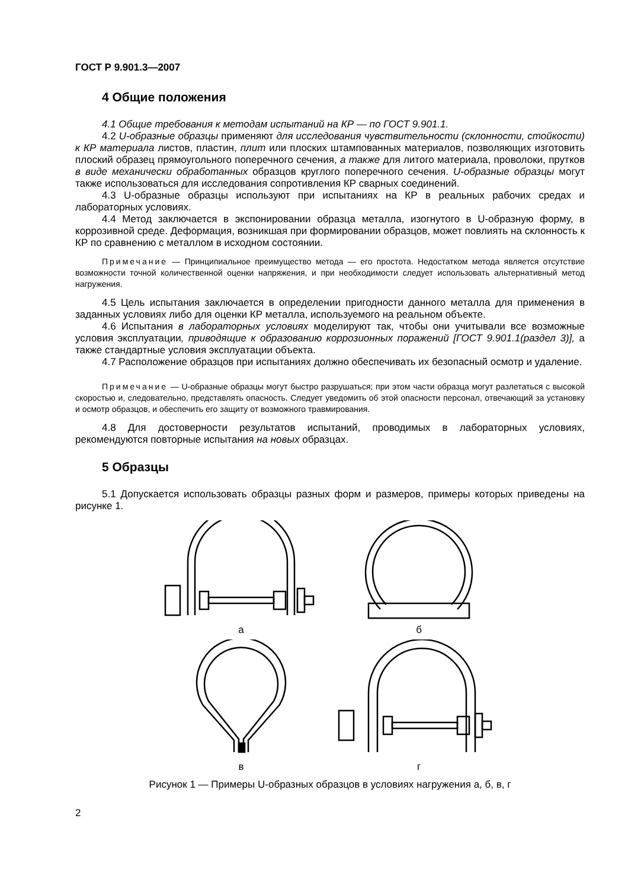ГОСТ Р 9.901.3—2007
4 Общие положения
4.1 Общие требования к методам испытаний на КР — по ГОСТ 9.901.1.
4.2 U-образные образцы применяют для исследования чувствительности (склонности, стойкости) к КР материала листов, пластин, плит или плоских штампованных материалов, позволяющих изготовить плоский образец прямоугольного поперечного сечения, а также для литого материала, проволоки, прутков в виде механически обработанных образцов круглого поперечного сечения. U-образные образцы могут также использоваться для исследования сопротивления КР сварных соединений.
4.3 U-образные образцы используют при испытаниях на КР в реальных рабочих средах и лабораторных условиях.
4.4 Метод заключается в экспонировании образца металла, изогнутого в U-образную форму, в коррозивной среде. Деформация, возникшая при формировании образцов, может повлиять на склонность к КР по сравнению с металлом в исходном состоянии.
Примечание — Принципиальное преимущество метода — его простота. Недостатком метода является отсутствие возможности точной количественной оценки напряжения, и при необходимости следует использовать альтернативный метод нагружения.
4.5 Цель испытания заключается в определении пригодности данного металла для применения в заданных условиях либо для оценки КР металла, используемого на реальном объекте.
4.6 Испытания в лабораторных условиях моделируют так, чтобы они учитывали все возможные условия эксплуатации, приводящие к образованию коррозионных поражений [ГОСТ 9.901.1(раздел 3)], а также стандартные условия эксплуатации объекта.
4.7 Расположение образцов при испытаниях должно обеспечивать их безопасный осмотр и удаление.
Примечание — U-образные образцы могут быстро разрушаться; при этом части образца могут разлетаться с высокой скоростью и, следовательно, представлять опасность. Следует уведомить об этой опасности персонал, отвечающий за установку и осмотр образцов, и обеспечить его защиту от возможного травмирования.
4.8 Для достоверности результатов испытаний, проводимых в лабораторных условиях, рекомендуются повторные испытания на новых образцах.
5 Образцы
5.1 Допускается использовать образцы разных форм и размеров, примеры которых приведены на рисунке 1.
а
б
в
г
Рисунок 1 — Примеры U-образных образцов в условиях нагружения а, б, в, г
2